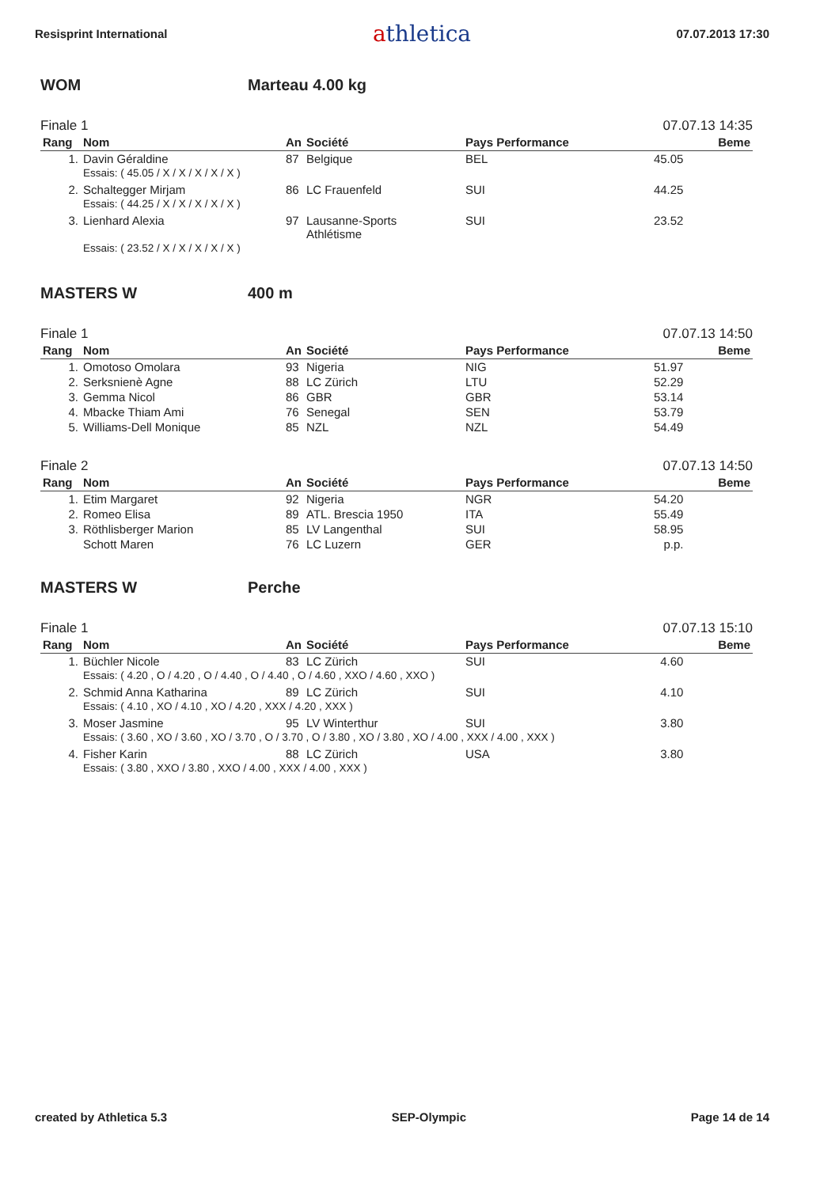Resisprint International
athletica
07.07.2013 17:30
WOM Marteau 4.00 kg
Finale 1 07.07.13 14:35
| Rang | Nom | An | Société | Pays Performance | | Beme |
| --- | --- | --- | --- | --- | --- | --- |
| 1. | Davin Géraldine | 87 | Belgique | BEL | 45.05 | |
| | Essais: ( 45.05 / X / X / X / X / X ) | | | | | |
| 2. | Schaltegger Mirjam | 86 | LC Frauenfeld | SUI | 44.25 | |
| | Essais: ( 44.25 / X / X / X / X / X ) | | | | | |
| 3. | Lienhard Alexia | 97 | Lausanne-Sports Athlétisme | SUI | 23.52 | |
| | Essais: ( 23.52 / X / X / X / X / X ) | | | | | |
MASTERS W 400 m
Finale 1 07.07.13 14:50
| Rang | Nom | An | Société | Pays Performance | | Beme |
| --- | --- | --- | --- | --- | --- | --- |
| 1. | Omotoso Omolara | 93 | Nigeria | NIG | 51.97 | |
| 2. | Serksnienè Agne | 88 | LC Zürich | LTU | 52.29 | |
| 3. | Gemma Nicol | 86 | GBR | GBR | 53.14 | |
| 4. | Mbacke Thiam Ami | 76 | Senegal | SEN | 53.79 | |
| 5. | Williams-Dell Monique | 85 | NZL | NZL | 54.49 | |
Finale 2 07.07.13 14:50
| Rang | Nom | An | Société | Pays Performance | | Beme |
| --- | --- | --- | --- | --- | --- | --- |
| 1. | Etim Margaret | 92 | Nigeria | NGR | 54.20 | |
| 2. | Romeo Elisa | 89 | ATL. Brescia 1950 | ITA | 55.49 | |
| 3. | Röthlisberger Marion | 85 | LV Langenthal | SUI | 58.95 | |
| | Schott Maren | 76 | LC Luzern | GER | p.p. | |
MASTERS W Perche
Finale 1 07.07.13 15:10
| Rang | Nom | An | Société | Pays Performance | | Beme |
| --- | --- | --- | --- | --- | --- | --- |
| 1. | Büchler Nicole | 83 | LC Zürich | SUI | 4.60 | |
| | Essais: ( 4.20 , O / 4.20 , O / 4.40 , O / 4.40 , O / 4.60 , XXO / 4.60 , XXO ) | | | | | |
| 2. | Schmid Anna Katharina | 89 | LC Zürich | SUI | 4.10 | |
| | Essais: ( 4.10 , XO / 4.10 , XO / 4.20 , XXX / 4.20 , XXX ) | | | | | |
| 3. | Moser Jasmine | 95 | LV Winterthur | SUI | 3.80 | |
| | Essais: ( 3.60 , XO / 3.60 , XO / 3.70 , O / 3.70 , O / 3.80 , XO / 3.80 , XO / 4.00 , XXX / 4.00 , XXX ) | | | | | |
| 4. | Fisher Karin | 88 | LC Zürich | USA | 3.80 | |
| | Essais: ( 3.80 , XXO / 3.80 , XXO / 4.00 , XXX / 4.00 , XXX ) | | | | | |
created by Athletica 5.3 SEP-Olympic Page 14 de 14